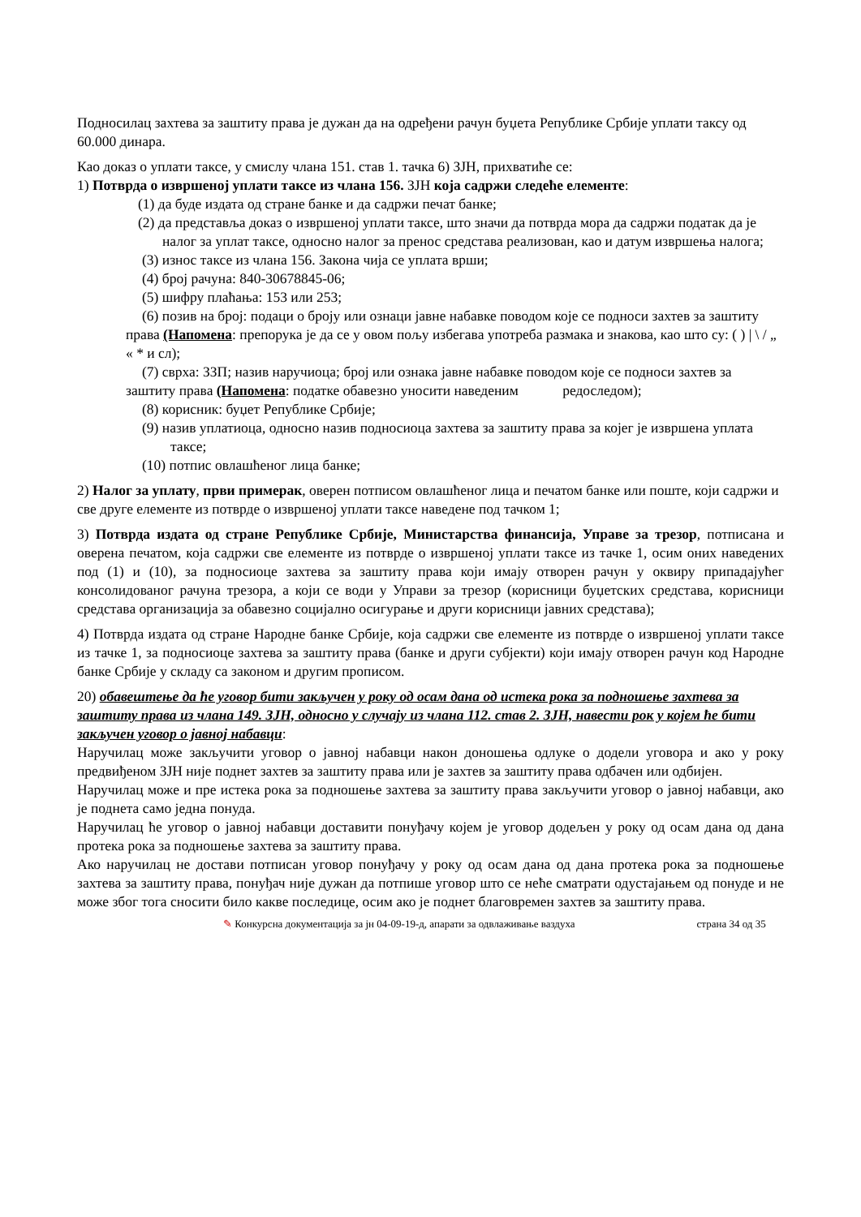Подносилац захтева за заштиту права је дужан да на одређени рачун буџета Републике Србије уплати таксу од 60.000 динара.
Као доказ о уплати таксе, у смислу члана 151. став 1. тачка 6) ЗЈН, прихватиће се:
1) Потврда о извршеној уплати таксе из члана 156. ЗЈН која садржи следеће елементе:
(1) да буде издата од стране банке и да садржи печат банке;
(2) да представља доказ о извршеној уплати таксе, што значи да потврда мора да садржи податак да је налог за уплат таксе, односно налог за пренос средстава реализован, као и датум извршења налога;
(3) износ таксе из члана 156. Закона чија се уплата врши;
(4) број рачуна: 840-30678845-06;
(5) шифру плаћања: 153 или 253;
(6) позив на број: подаци о броју или ознаци јавне набавке поводом које се подноси захтев за заштиту права (Напомена: препорука је да се у овом пољу избегава употреба размака и знакова, као што су: ( ) | \ / „ « * и сл);
(7) сврха: ЗЗП; назив наручиоца; број или ознака јавне набавке поводом које се подноси захтев за заштиту права (Напомена: податке обавезно уносити наведеним редоследом);
(8) корисник: буџет Републике Србије;
(9) назив уплатиоца, односно назив подносиоца захтева за заштиту права за којег је извршена уплата таксе;
(10) потпис овлашћеног лица банке;
2) Налог за уплату, први примерак, оверен потписом овлашћеног лица и печатом банке или поште, који садржи и све друге елементе из потврде о извршеној уплати таксе наведене под тачком 1;
3) Потврда издата од стране Републике Србије, Министарства финансија, Управе за трезор, потписана и оверена печатом, која садржи све елементе из потврде о извршеној уплати таксе из тачке 1, осим оних наведених под (1) и (10), за подносиоце захтева за заштиту права који имају отворен рачун у оквиру припадајућег консолидованог рачуна трезора, а који се води у Управи за трезор (корисници буџетских средстава, корисници средстава организација за обавезно социјално осигурање и други корисници јавних средстава);
4) Потврда издата од стране Народне банке Србије, која садржи све елементе из потврде о извршеној уплати таксе из тачке 1, за подносиоце захтева за заштиту права (банке и други субјекти) који имају отворен рачун код Народне банке Србије у складу са законом и другим прописом.
20) обавештење да ће уговор бити закључен у року од осам дана од истека рока за подношење захтева за заштиту права из члана 149. ЗЈН, односно у случају из члана 112. став 2. ЗЈН, навести рок у којем ће бити закључен уговор о јавној набавци:
Наручилац може закључити уговор о јавној набавци након доношења одлуке о додели уговора и ако у року предвиђеном ЗЈН није поднет захтев за заштиту права или је захтев за заштиту права одбачен или одбијен.
Наручилац може и пре истека рока за подношење захтева за заштиту права закључити уговор о јавној набавци, ако је поднета само једна понуда.
Наручилац ће уговор о јавној набавци доставити понуђачу којем је уговор додељен у року од осам дана од дана протека рока за подношење захтева за заштиту права.
Ако наручилац не достави потписан уговор понуђачу у року од осам дана од дана протека рока за подношење захтева за заштиту права, понуђач није дужан да потпише уговор што се неће сматрати одустајањем од понуде и не може због тога сносити било какве последице, осим ако је поднет благовремен захтев за заштиту права.
✎ Конкурсна документација за јн 04-09-19-д, апарати за одвлаживање ваздуха страна 34 од 35